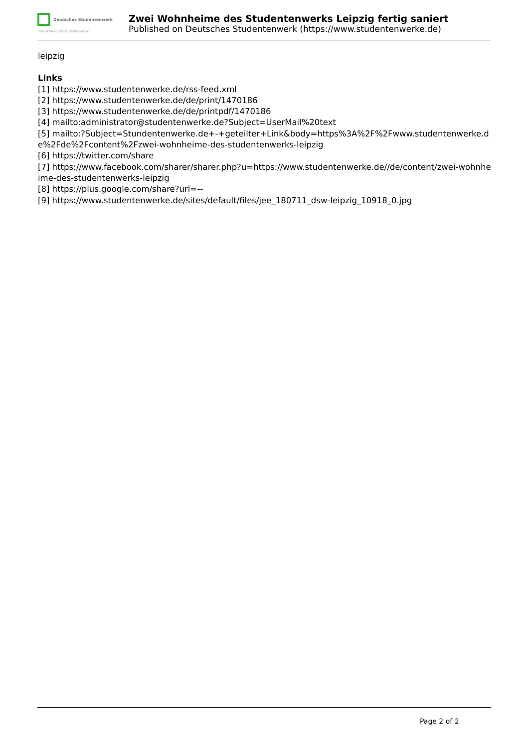Deutsches Studentenwerk
DER VERBAND DER STUDENTENWERKE
Zwei Wohnheime des Studentenwerks Leipzig fertig saniert
Published on Deutsches Studentenwerk (https://www.studentenwerke.de)
leipzig
Links
[1] https://www.studentenwerke.de/rss-feed.xml
[2] https://www.studentenwerke.de/de/print/1470186
[3] https://www.studentenwerke.de/de/printpdf/1470186
[4] mailto:administrator@studentenwerke.de?Subject=UserMail%20text
[5] mailto:?Subject=Stundentenwerke.de+-+geteilter+Link&body=https%3A%2F%2Fwww.studentenwerke.de%2Fde%2Fcontent%2Fzwei-wohnheime-des-studentenwerks-leipzig
[6] https://twitter.com/share
[7] https://www.facebook.com/sharer/sharer.php?u=https://www.studentenwerke.de//de/content/zwei-wohnheime-des-studentenwerks-leipzig
[8] https://plus.google.com/share?url=--
[9] https://www.studentenwerke.de/sites/default/files/jee_180711_dsw-leipzig_10918_0.jpg
Page 2 of 2